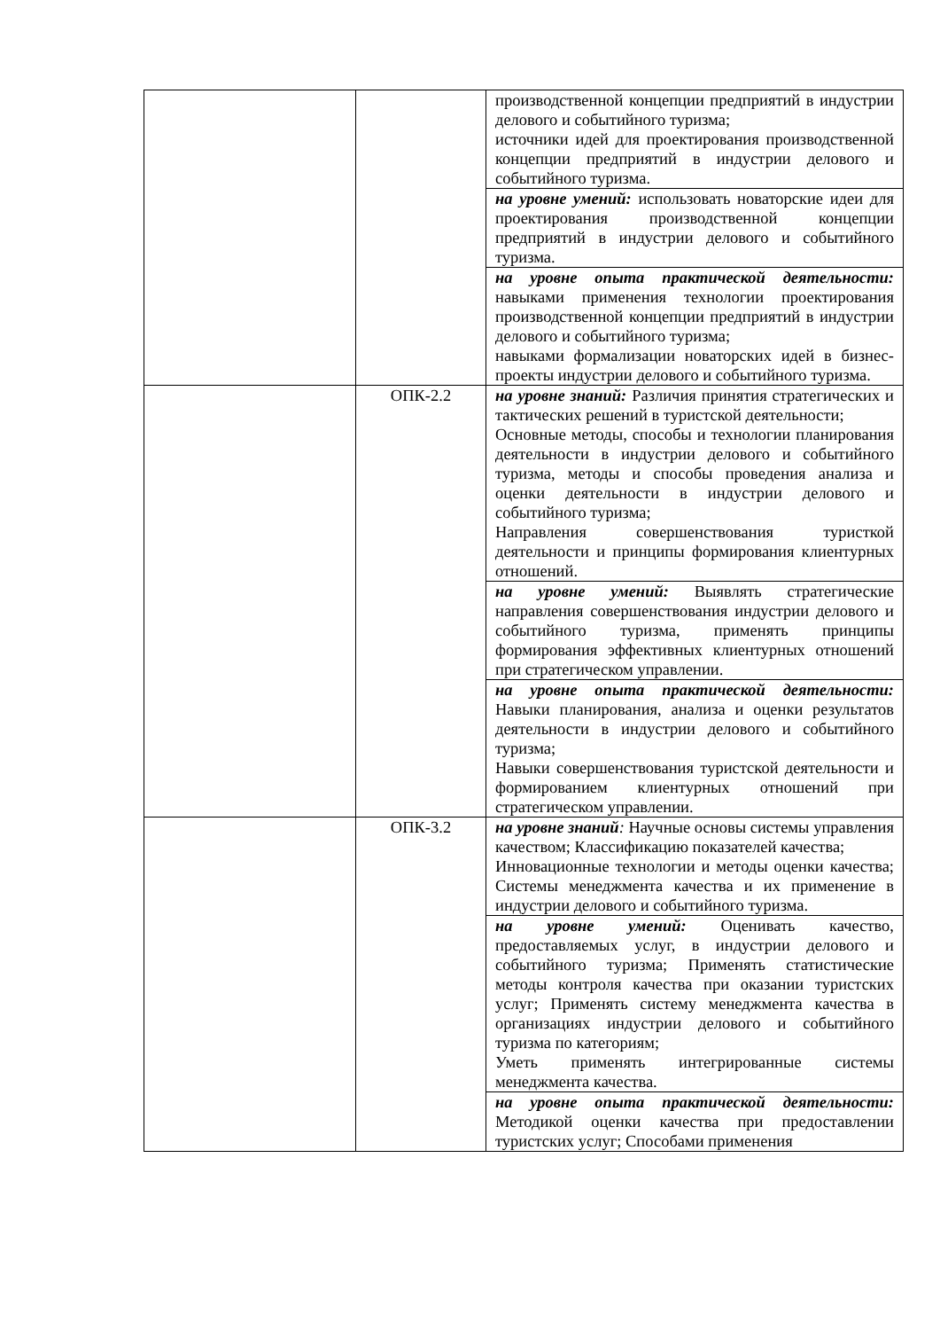| | | производственной концепции предприятий в индустрии делового и событийного туризма; источники идей для проектирования производственной концепции предприятий в индустрии делового и событийного туризма. |
| | | на уровне умений: использовать новаторские идеи для проектирования производственной концепции предприятий в индустрии делового и событийного туризма. |
| | | на уровне опыта практической деятельности: навыками применения технологии проектирования производственной концепции предприятий в индустрии делового и событийного туризма; навыками формализации новаторских идей в бизнес-проекты индустрии делового и событийного туризма. |
| | ОПК-2.2 | на уровне знаний: Различия принятия стратегических и тактических решений в туристской деятельности; Основные методы, способы и технологии планирования деятельности в индустрии делового и событийного туризма, методы и способы проведения анализа и оценки деятельности в индустрии делового и событийного туризма; Направления совершенствования туристкой деятельности и принципы формирования клиентурных отношений. |
| | | на уровне умений: Выявлять стратегические направления совершенствования индустрии делового и событийного туризма, применять принципы формирования эффективных клиентурных отношений при стратегическом управлении. |
| | | на уровне опыта практической деятельности: Навыки планирования, анализа и оценки результатов деятельности в индустрии делового и событийного туризма; Навыки совершенствования туристской деятельности и формированием клиентурных отношений при стратегическом управлении. |
| | ОПК-3.2 | на уровне знаний : Научные основы системы управления качеством; Классификацию показателей качества; Инновационные технологии и методы оценки качества; Системы менеджмента качества и их применение в индустрии делового и событийного туризма. |
| | | на уровне умений: Оценивать качество, предоставляемых услуг, в индустрии делового и событийного туризма; Применять статистические методы контроля качества при оказании туристских услуг; Применять систему менеджмента качества в организациях индустрии делового и событийного туризма по категориям; Уметь применять интегрированные системы менеджмента качества. |
| | | на уровне опыта практической деятельности: Методикой оценки качества при предоставлении туристских услуг; Способами применения |